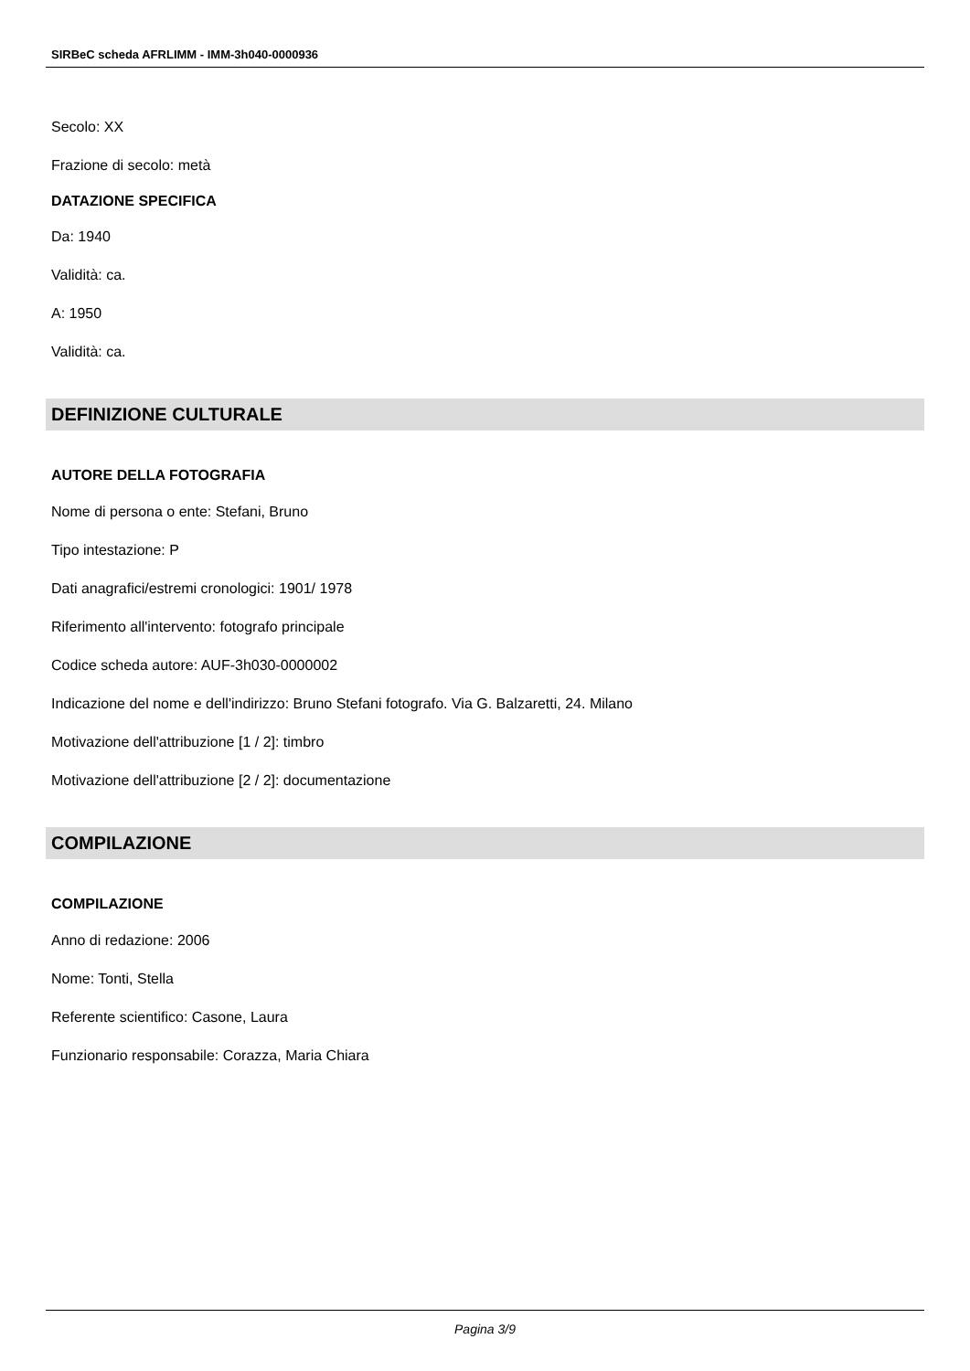SIRBeC scheda AFRLIMM - IMM-3h040-0000936
Secolo: XX
Frazione di secolo: metà
DATAZIONE SPECIFICA
Da: 1940
Validità: ca.
A: 1950
Validità: ca.
DEFINIZIONE CULTURALE
AUTORE DELLA FOTOGRAFIA
Nome di persona o ente: Stefani, Bruno
Tipo intestazione: P
Dati anagrafici/estremi cronologici: 1901/ 1978
Riferimento all'intervento: fotografo principale
Codice scheda autore: AUF-3h030-0000002
Indicazione del nome e dell'indirizzo: Bruno Stefani fotografo. Via G. Balzaretti, 24. Milano
Motivazione dell'attribuzione [1 / 2]: timbro
Motivazione dell'attribuzione [2 / 2]: documentazione
COMPILAZIONE
COMPILAZIONE
Anno di redazione: 2006
Nome: Tonti, Stella
Referente scientifico: Casone, Laura
Funzionario responsabile: Corazza, Maria Chiara
Pagina 3/9